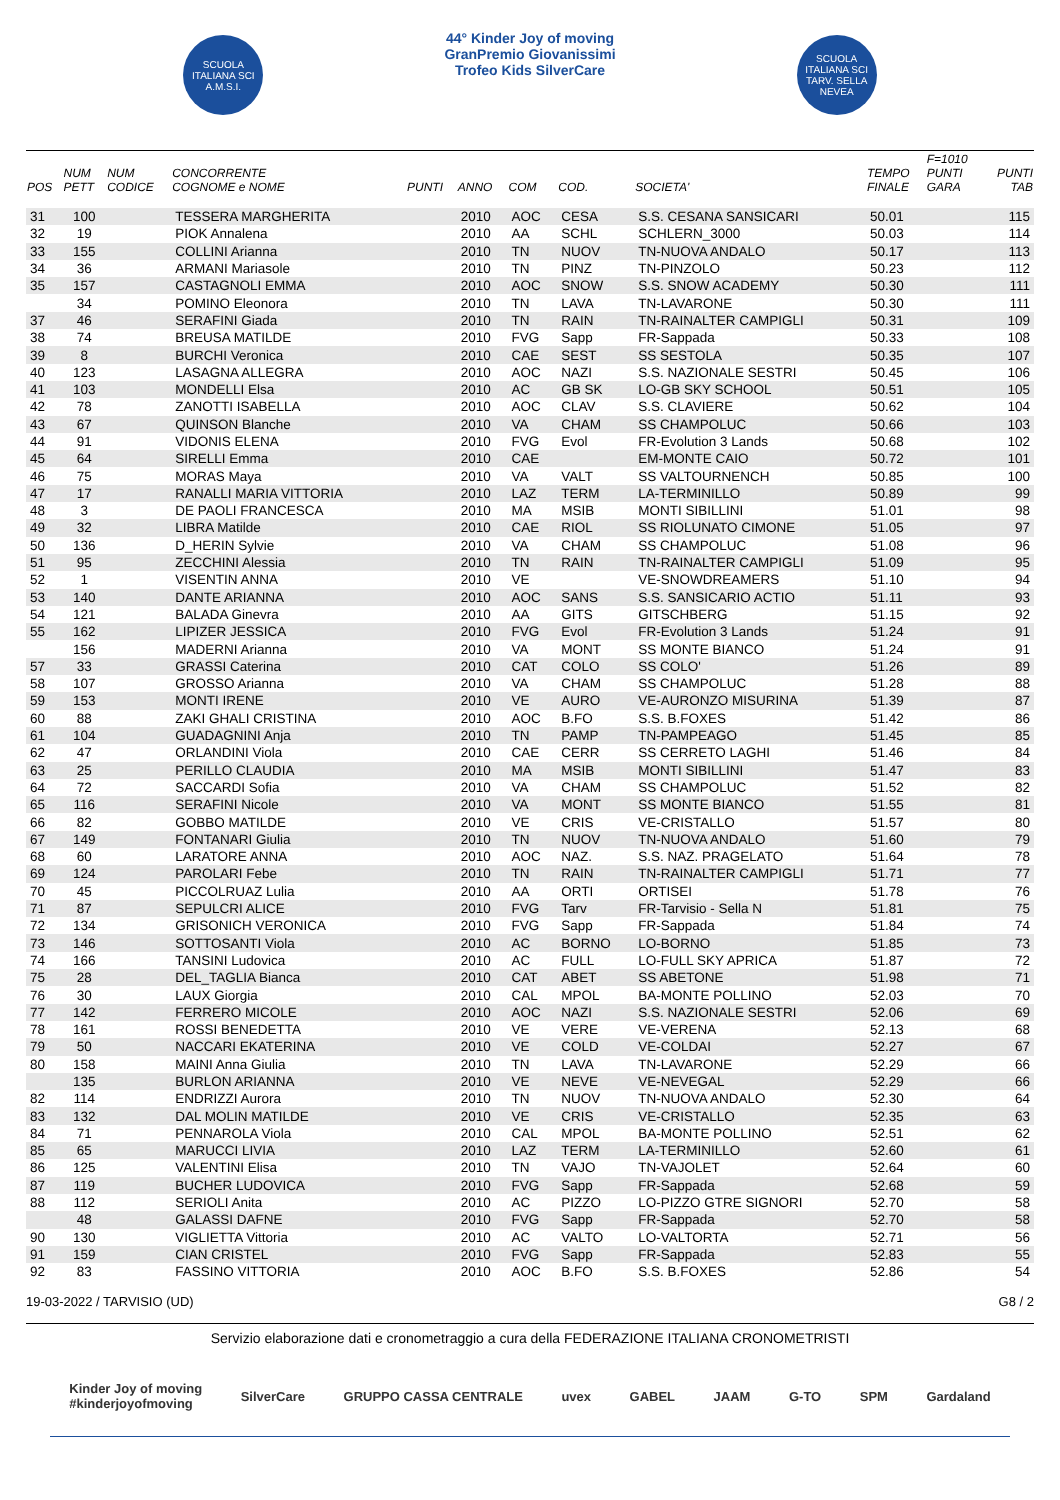SCUOLA ITALIANA SCI A.M.S.I.
44° Kinder Joy of moving
GranPremio Giovanissimi
Trofeo Kids SilverCare
SCUOLA ITALIANA SCI TARV. SELLA NEVEA
| POS | NUM PETT | NUM CODICE | CONCORRENTE COGNOME e NOME | PUNTI | ANNO | COM | COD. | SOCIETA' | TEMPO FINALE | F=1010 PUNTI GARA | PUNTI TAB |
| --- | --- | --- | --- | --- | --- | --- | --- | --- | --- | --- | --- |
| 31 | 100 | | TESSERA MARGHERITA | | 2010 | AOC | CESA | S.S. CESANA SANSICARI | 50.01 | | 115 |
| 32 | 19 | | PIOK Annalena | | 2010 | AA | SCHL | SCHLERN_3000 | 50.03 | | 114 |
| 33 | 155 | | COLLINI Arianna | | 2010 | TN | NUOV | TN-NUOVA ANDALO | 50.17 | | 113 |
| 34 | 36 | | ARMANI Mariasole | | 2010 | TN | PINZ | TN-PINZOLO | 50.23 | | 112 |
| 35 | 157 | | CASTAGNOLI EMMA | | 2010 | AOC | SNOW | S.S. SNOW ACADEMY | 50.30 | | 111 |
| | 34 | | POMINO Eleonora | | 2010 | TN | LAVA | TN-LAVARONE | 50.30 | | 111 |
| 37 | 46 | | SERAFINI Giada | | 2010 | TN | RAIN | TN-RAINALTER CAMPIGLI | 50.31 | | 109 |
| 38 | 74 | | BREUSA MATILDE | | 2010 | FVG | Sapp | FR-Sappada | 50.33 | | 108 |
| 39 | 8 | | BURCHI Veronica | | 2010 | CAE | SEST | SS SESTOLA | 50.35 | | 107 |
| 40 | 123 | | LASAGNA ALLEGRA | | 2010 | AOC | NAZI | S.S. NAZIONALE SESTRI | 50.45 | | 106 |
| 41 | 103 | | MONDELLI Elsa | | 2010 | AC | GB SK | LO-GB SKY SCHOOL | 50.51 | | 105 |
| 42 | 78 | | ZANOTTI ISABELLA | | 2010 | AOC | CLAV | S.S. CLAVIERE | 50.62 | | 104 |
| 43 | 67 | | QUINSON Blanche | | 2010 | VA | CHAM | SS CHAMPOLUC | 50.66 | | 103 |
| 44 | 91 | | VIDONIS ELENA | | 2010 | FVG | Evol | FR-Evolution 3 Lands | 50.68 | | 102 |
| 45 | 64 | | SIRELLI Emma | | 2010 | CAE | | EM-MONTE CAIO | 50.72 | | 101 |
| 46 | 75 | | MORAS Maya | | 2010 | VA | VALT | SS VALTOURNENCH | 50.85 | | 100 |
| 47 | 17 | | RANALLI MARIA VITTORIA | | 2010 | LAZ | TERM | LA-TERMINILLO | 50.89 | | 99 |
| 48 | 3 | | DE PAOLI FRANCESCA | | 2010 | MA | MSIB | MONTI SIBILLINI | 51.01 | | 98 |
| 49 | 32 | | LIBRA Matilde | | 2010 | CAE | RIOL | SS RIOLUNATO CIMONE | 51.05 | | 97 |
| 50 | 136 | | D_HERIN Sylvie | | 2010 | VA | CHAM | SS CHAMPOLUC | 51.08 | | 96 |
| 51 | 95 | | ZECCHINI Alessia | | 2010 | TN | RAIN | TN-RAINALTER CAMPIGLI | 51.09 | | 95 |
| 52 | 1 | | VISENTIN ANNA | | 2010 | VE | | VE-SNOWDREAMERS | 51.10 | | 94 |
| 53 | 140 | | DANTE ARIANNA | | 2010 | AOC | SANS | S.S. SANSICARIO ACTIO | 51.11 | | 93 |
| 54 | 121 | | BALADA Ginevra | | 2010 | AA | GITS | GITSCHBERG | 51.15 | | 92 |
| 55 | 162 | | LIPIZER JESSICA | | 2010 | FVG | Evol | FR-Evolution 3 Lands | 51.24 | | 91 |
| | 156 | | MADERNI Arianna | | 2010 | VA | MONT | SS MONTE BIANCO | 51.24 | | 91 |
| 57 | 33 | | GRASSI Caterina | | 2010 | CAT | COLO | SS COLO' | 51.26 | | 89 |
| 58 | 107 | | GROSSO Arianna | | 2010 | VA | CHAM | SS CHAMPOLUC | 51.28 | | 88 |
| 59 | 153 | | MONTI IRENE | | 2010 | VE | AURO | VE-AURONZO MISURINA | 51.39 | | 87 |
| 60 | 88 | | ZAKI GHALI CRISTINA | | 2010 | AOC | B.FO | S.S. B.FOXES | 51.42 | | 86 |
| 61 | 104 | | GUADAGNINI Anja | | 2010 | TN | PAMP | TN-PAMPEAGO | 51.45 | | 85 |
| 62 | 47 | | ORLANDINI Viola | | 2010 | CAE | CERR | SS CERRETO LAGHI | 51.46 | | 84 |
| 63 | 25 | | PERILLO CLAUDIA | | 2010 | MA | MSIB | MONTI SIBILLINI | 51.47 | | 83 |
| 64 | 72 | | SACCARDI Sofia | | 2010 | VA | CHAM | SS CHAMPOLUC | 51.52 | | 82 |
| 65 | 116 | | SERAFINI Nicole | | 2010 | VA | MONT | SS MONTE BIANCO | 51.55 | | 81 |
| 66 | 82 | | GOBBO MATILDE | | 2010 | VE | CRIS | VE-CRISTALLO | 51.57 | | 80 |
| 67 | 149 | | FONTANARI Giulia | | 2010 | TN | NUOV | TN-NUOVA ANDALO | 51.60 | | 79 |
| 68 | 60 | | LARATORE ANNA | | 2010 | AOC | NAZ. | S.S. NAZ. PRAGELATO | 51.64 | | 78 |
| 69 | 124 | | PAROLARI Febe | | 2010 | TN | RAIN | TN-RAINALTER CAMPIGLI | 51.71 | | 77 |
| 70 | 45 | | PICCOLRUAZ Lulia | | 2010 | AA | ORTI | ORTISEI | 51.78 | | 76 |
| 71 | 87 | | SEPULCRI ALICE | | 2010 | FVG | Tarv | FR-Tarvisio - Sella N | 51.81 | | 75 |
| 72 | 134 | | GRISONICH VERONICA | | 2010 | FVG | Sapp | FR-Sappada | 51.84 | | 74 |
| 73 | 146 | | SOTTOSANTI Viola | | 2010 | AC | BORNO | LO-BORNO | 51.85 | | 73 |
| 74 | 166 | | TANSINI Ludovica | | 2010 | AC | FULL | LO-FULL SKY APRICA | 51.87 | | 72 |
| 75 | 28 | | DEL_TAGLIA Bianca | | 2010 | CAT | ABET | SS ABETONE | 51.98 | | 71 |
| 76 | 30 | | LAUX Giorgia | | 2010 | CAL | MPOL | BA-MONTE POLLINO | 52.03 | | 70 |
| 77 | 142 | | FERRERO MICOLE | | 2010 | AOC | NAZI | S.S. NAZIONALE SESTRI | 52.06 | | 69 |
| 78 | 161 | | ROSSI BENEDETTA | | 2010 | VE | VERE | VE-VERENA | 52.13 | | 68 |
| 79 | 50 | | NACCARI EKATERINA | | 2010 | VE | COLD | VE-COLDAI | 52.27 | | 67 |
| 80 | 158 | | MAINI Anna Giulia | | 2010 | TN | LAVA | TN-LAVARONE | 52.29 | | 66 |
| | 135 | | BURLON ARIANNA | | 2010 | VE | NEVE | VE-NEVEGAL | 52.29 | | 66 |
| 82 | 114 | | ENDRIZZI Aurora | | 2010 | TN | NUOV | TN-NUOVA ANDALO | 52.30 | | 64 |
| 83 | 132 | | DAL MOLIN MATILDE | | 2010 | VE | CRIS | VE-CRISTALLO | 52.35 | | 63 |
| 84 | 71 | | PENNAROLA Viola | | 2010 | CAL | MPOL | BA-MONTE POLLINO | 52.51 | | 62 |
| 85 | 65 | | MARUCCI LIVIA | | 2010 | LAZ | TERM | LA-TERMINILLO | 52.60 | | 61 |
| 86 | 125 | | VALENTINI Elisa | | 2010 | TN | VAJO | TN-VAJOLET | 52.64 | | 60 |
| 87 | 119 | | BUCHER LUDOVICA | | 2010 | FVG | Sapp | FR-Sappada | 52.68 | | 59 |
| 88 | 112 | | SERIOLI Anita | | 2010 | AC | PIZZO | LO-PIZZO GTRE SIGNORI | 52.70 | | 58 |
| | 48 | | GALASSI DAFNE | | 2010 | FVG | Sapp | FR-Sappada | 52.70 | | 58 |
| 90 | 130 | | VIGLIETTA Vittoria | | 2010 | AC | VALTO | LO-VALTORTA | 52.71 | | 56 |
| 91 | 159 | | CIAN CRISTEL | | 2010 | FVG | Sapp | FR-Sappada | 52.83 | | 55 |
| 92 | 83 | | FASSINO VITTORIA | | 2010 | AOC | B.FO | S.S. B.FOXES | 52.86 | | 54 |
19-03-2022 / TARVISIO (UD) G8 / 2
Servizio elaborazione dati e cronometraggio a cura della FEDERAZIONE ITALIANA CRONOMETRISTI
Kinder Joy of moving
#kinderjoyofmoving SilverCare GRUPPO CASSA CENTRALE uvex GABEL JAAM G-TO SPM Gardaland